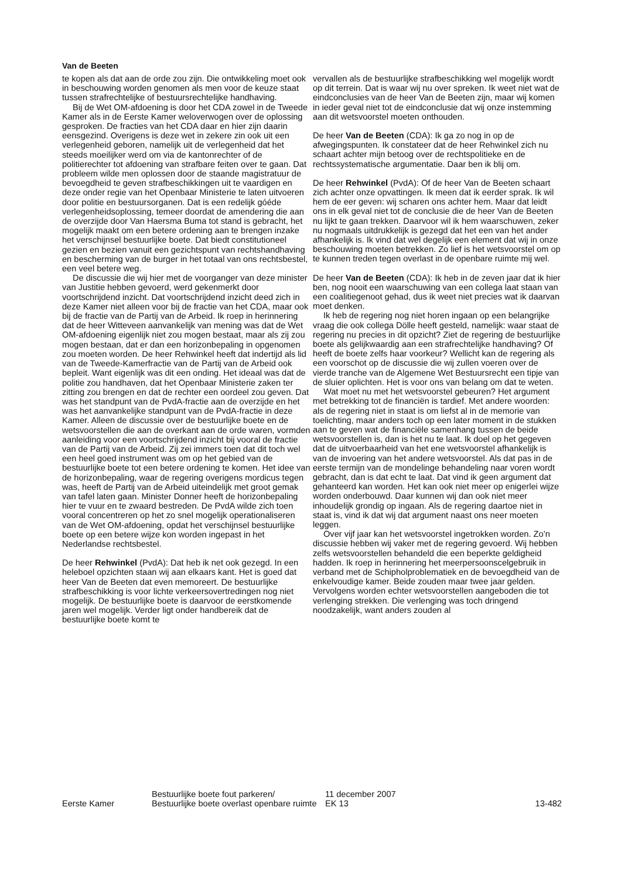Van de Beeten
te kopen als dat aan de orde zou zijn. Die ontwikkeling moet ook in beschouwing worden genomen als men voor de keuze staat tussen strafrechtelijke of bestuursrechtelijke handhaving.
Bij de Wet OM-afdoening is door het CDA zowel in de Tweede Kamer als in de Eerste Kamer weloverwogen over de oplossing gesproken. De fracties van het CDA daar en hier zijn daarin eensgezind. Overigens is deze wet in zekere zin ook uit een verlegenheid geboren, namelijk uit de verlegenheid dat het steeds moeilijker werd om via de kantonrechter of de politierechter tot afdoening van strafbare feiten over te gaan. Dat probleem wilde men oplossen door de staande magistratuur de bevoegdheid te geven strafbeschikkingen uit te vaardigen en deze onder regie van het Openbaar Ministerie te laten uitvoeren door politie en bestuursorganen. Dat is een redelijk góéde verlegenheidsoplossing, temeer doordat de amendering die aan de overzijde door Van Haersma Buma tot stand is gebracht, het mogelijk maakt om een betere ordening aan te brengen inzake het verschijnsel bestuurlijke boete. Dat biedt constitutioneel gezien en bezien vanuit een gezichtspunt van rechtshandhaving en bescherming van de burger in het totaal van ons rechtsbestel, een veel betere weg.
De discussie die wij hier met de voorganger van deze minister van Justitie hebben gevoerd, werd gekenmerkt door voortschrijdend inzicht. Dat voortschrijdend inzicht deed zich in deze Kamer niet alleen voor bij de fractie van het CDA, maar ook bij de fractie van de Partij van de Arbeid. Ik roep in herinnering dat de heer Witteveen aanvankelijk van mening was dat de Wet OM-afdoening eigenlijk niet zou mogen bestaat, maar als zij zou mogen bestaan, dat er dan een horizonbepaling in opgenomen zou moeten worden. De heer Rehwinkel heeft dat indertijd als lid van de Tweede-Kamerfractie van de Partij van de Arbeid ook bepleit. Want eigenlijk was dit een onding. Het ideaal was dat de politie zou handhaven, dat het Openbaar Ministerie zaken ter zitting zou brengen en dat de rechter een oordeel zou geven. Dat was het standpunt van de PvdA-fractie aan de overzijde en het was het aanvankelijke standpunt van de PvdA-fractie in deze Kamer. Alleen de discussie over de bestuurlijke boete en de wetsvoorstellen die aan de overkant aan de orde waren, vormden aanleiding voor een voortschrijdend inzicht bij vooral de fractie van de Partij van de Arbeid. Zij zei immers toen dat dit toch wel een heel goed instrument was om op het gebied van de bestuurlijke boete tot een betere ordening te komen. Het idee van de horizonbepaling, waar de regering overigens mordicus tegen was, heeft de Partij van de Arbeid uiteindelijk met groot gemak van tafel laten gaan. Minister Donner heeft de horizonbepaling hier te vuur en te zwaard bestreden. De PvdA wilde zich toen vooral concentreren op het zo snel mogelijk operationaliseren van de Wet OM-afdoening, opdat het verschijnsel bestuurlijke boete op een betere wijze kon worden ingepast in het Nederlandse rechtsbestel.
De heer Rehwinkel (PvdA): Dat heb ik net ook gezegd. In een heleboel opzichten staan wij aan elkaars kant. Het is goed dat heer Van de Beeten dat even memoreert. De bestuurlijke strafbeschikking is voor lichte verkeersovertredingen nog niet mogelijk. De bestuurlijke boete is daarvoor de eerstkomende jaren wel mogelijk. Verder ligt onder handbereik dat de bestuurlijke boete komt te
vervallen als de bestuurlijke strafbeschikking wel mogelijk wordt op dit terrein. Dat is waar wij nu over spreken. Ik weet niet wat de eindconclusies van de heer Van de Beeten zijn, maar wij komen in ieder geval niet tot de eindconclusie dat wij onze instemming aan dit wetsvoorstel moeten onthouden.
De heer Van de Beeten (CDA): Ik ga zo nog in op de afwegingspunten. Ik constateer dat de heer Rehwinkel zich nu schaart achter mijn betoog over de rechtspolitieke en de rechtssystematische argumentatie. Daar ben ik blij om.
De heer Rehwinkel (PvdA): Of de heer Van de Beeten schaart zich achter onze opvattingen. Ik meen dat ik eerder sprak. Ik wil hem de eer geven: wij scharen ons achter hem. Maar dat leidt ons in elk geval niet tot de conclusie die de heer Van de Beeten nu lijkt te gaan trekken. Daarvoor wil ik hem waarschuwen, zeker nu nogmaals uitdrukkelijk is gezegd dat het een van het ander afhankelijk is. Ik vind dat wel degelijk een element dat wij in onze beschouwing moeten betrekken. Zo lief is het wetsvoorstel om op te kunnen treden tegen overlast in de openbare ruimte mij wel.
De heer Van de Beeten (CDA): Ik heb in de zeven jaar dat ik hier ben, nog nooit een waarschuwing van een collega laat staan van een coalitiegenoot gehad, dus ik weet niet precies wat ik daarvan moet denken.
Ik heb de regering nog niet horen ingaan op een belangrijke vraag die ook collega Dölle heeft gesteld, namelijk: waar staat de regering nu precies in dit opzicht? Ziet de regering de bestuurlijke boete als gelijkwaardig aan een strafrechtelijke handhaving? Of heeft de boete zelfs haar voorkeur? Wellicht kan de regering als een voorschot op de discussie die wij zullen voeren over de vierde tranche van de Algemene Wet Bestuursrecht een tipje van de sluier oplichten. Het is voor ons van belang om dat te weten.
Wat moet nu met het wetsvoorstel gebeuren? Het argument met betrekking tot de financiën is tardief. Met andere woorden: als de regering niet in staat is om liefst al in de memorie van toelichting, maar anders toch op een later moment in de stukken aan te geven wat de financiële samenhang tussen de beide wetsvoorstellen is, dan is het nu te laat. Ik doel op het gegeven dat de uitvoerbaarheid van het ene wetsvoorstel afhankelijk is van de invoering van het andere wetsvoorstel. Als dat pas in de eerste termijn van de mondelinge behandeling naar voren wordt gebracht, dan is dat echt te laat. Dat vind ik geen argument dat gehanteerd kan worden. Het kan ook niet meer op enigerlei wijze worden onderbouwd. Daar kunnen wij dan ook niet meer inhoudelijk grondig op ingaan. Als de regering daartoe niet in staat is, vind ik dat wij dat argument naast ons neer moeten leggen.
Over vijf jaar kan het wetsvoorstel ingetrokken worden. Zo’n discussie hebben wij vaker met de regering gevoerd. Wij hebben zelfs wetsvoorstellen behandeld die een beperkte geldigheid hadden. Ik roep in herinnering het meerpersoonscelgebruik in verband met de Schipholproblematiek en de bevoegdheid van de enkelvoudige kamer. Beide zouden maar twee jaar gelden. Vervolgens worden echter wetsvoorstellen aangeboden die tot verlenging strekken. Die verlenging was toch dringend noodzakelijk, want anders zouden al
Eerste Kamer
Bestuurlijke boete fout parkeren/
Bestuurlijke boete overlast openbare ruimte
11 december 2007
EK 13
13-482